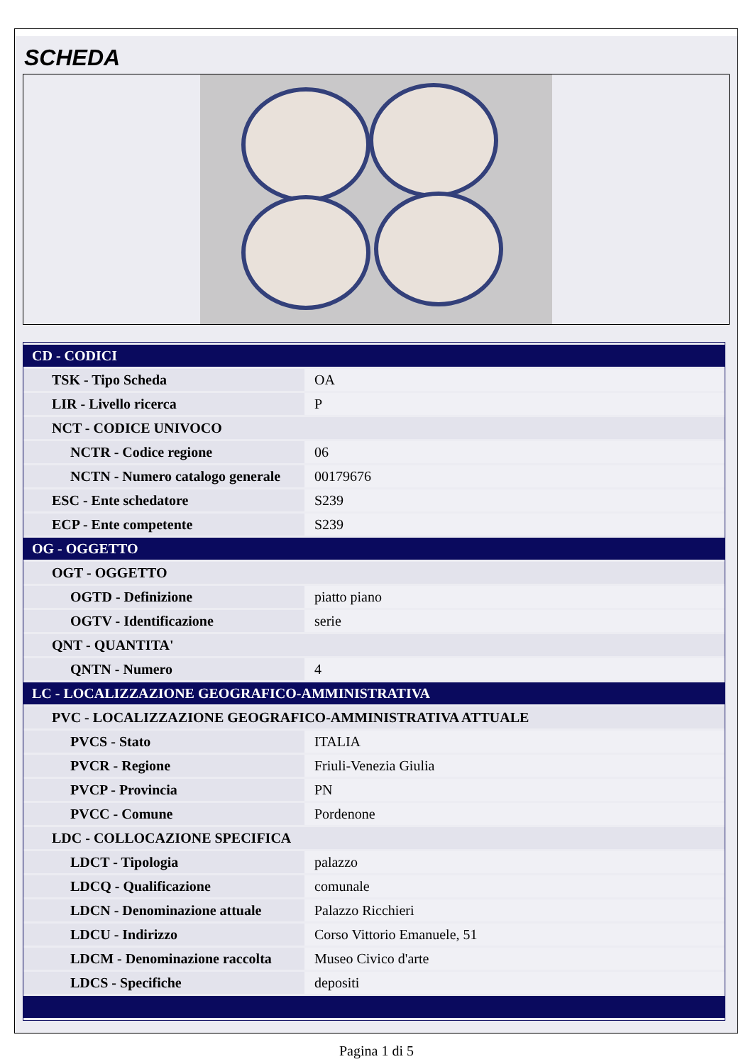SCHEDA
| CD - CODICI | |
| TSK - Tipo Scheda | OA |
| LIR - Livello ricerca | P |
| NCT - CODICE UNIVOCO | |
| NCTR - Codice regione | 06 |
| NCTN - Numero catalogo generale | 00179676 |
| ESC - Ente schedatore | S239 |
| ECP - Ente competente | S239 |
| OG - OGGETTO | |
| OGT - OGGETTO | |
| OGTD - Definizione | piatto piano |
| OGTV - Identificazione | serie |
| QNT - QUANTITA' | |
| QNTN - Numero | 4 |
| LC - LOCALIZZAZIONE GEOGRAFICO-AMMINISTRATIVA | |
| PVC - LOCALIZZAZIONE GEOGRAFICO-AMMINISTRATIVA ATTUALE | |
| PVCS - Stato | ITALIA |
| PVCR - Regione | Friuli-Venezia Giulia |
| PVCP - Provincia | PN |
| PVCC - Comune | Pordenone |
| LDC - COLLOCAZIONE SPECIFICA | |
| LDCT - Tipologia | palazzo |
| LDCQ - Qualificazione | comunale |
| LDCN - Denominazione attuale | Palazzo Ricchieri |
| LDCU - Indirizzo | Corso Vittorio Emanuele, 51 |
| LDCM - Denominazione raccolta | Museo Civico d'arte |
| LDCS - Specifiche | depositi |
Pagina 1 di 5